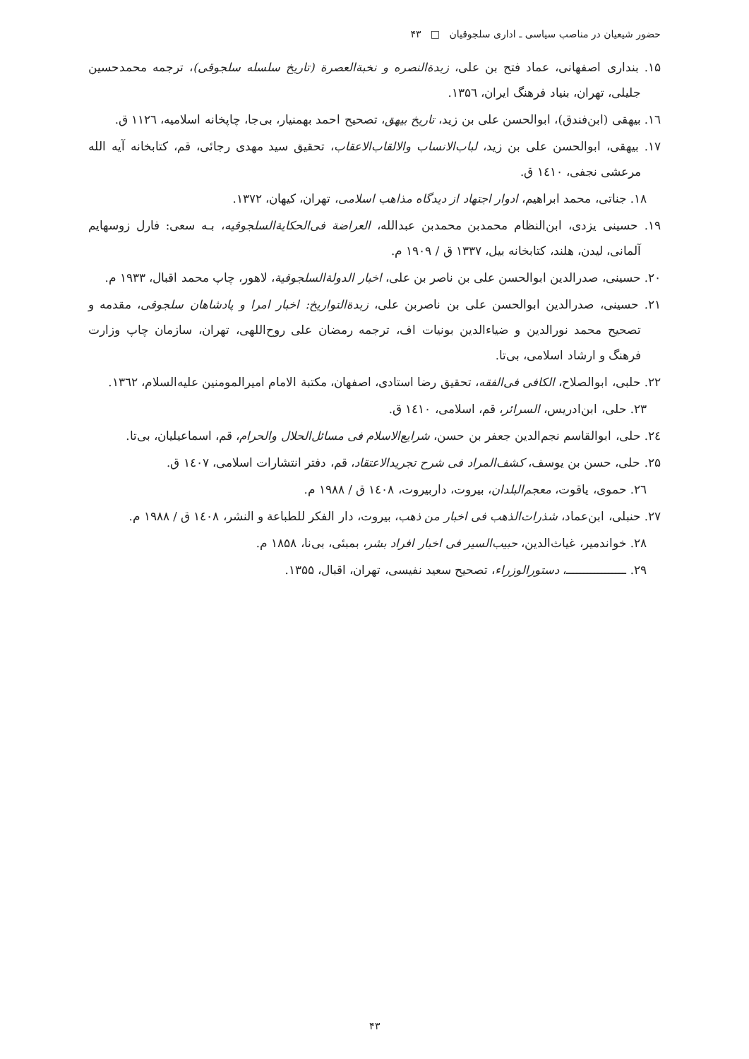حضور شیعیان در مناصب سیاسی ـ اداری سلجوقیان □ ۴۳
۱۵. بنداری اصفهانی، عماد فتح بن علی، زبدةالنصره و نخبةالعصرة (تاریخ سلسله سلجوقی)، ترجمه محمدحسین جلیلی، تهران، بنیاد فرهنگ ایران، ۱۳۵٦.
۱٦. بیهقی (ابن‌فندق)، ابوالحسن علی بن زید، تاریخ بیهق، تصحیح احمد بهمنیار، بی‌جا، چاپخانه اسلامیه، ۱۱۲٦ ق.
۱۷. بیهقی، ابوالحسن علی بن زید، لباب‌الانساب والالقاب‌الاعقاب، تحقیق سید مهدی رجائی، قم، کتابخانه آیه الله مرعشی نجفی، ۱٤۱۰ ق.
۱۸. جناتی، محمد ابراهیم، ادوار اجتهاد از دیدگاه مذاهب اسلامی، تهران، کیهان، ۱۳۷۲.
۱۹. حسینی یزدی، ابن‌النظام محمدبن محمدبن عبدالله، العراضة فی‌الحکایةالسلجوقیه، بـه سعی: فارل زوسهایم آلمانی، لیدن، هلند، کتابخانه بیل، ۱۳۳۷ ق / ۱۹۰۹ م.
۲۰. حسینی، صدرالدین ابوالحسن علی بن ناصر بن علی، اخبار الدولةالسلجوقیة، لاهور، چاپ محمد اقبال، ۱۹۳۳ م.
۲۱. حسینی، صدرالدین ابوالحسن علی بن ناصربن علی، زبدةالتواریخ: اخبار امرا و پادشاهان سلجوقی، مقدمه و تصحیح محمد نورالدین و ضیاءالدین بونیات اف، ترجمه رمضان علی روح‌اللهی، تهران، سازمان چاپ وزارت فرهنگ و ارشاد اسلامی، بی‌تا.
۲۲. حلبی، ابوالصلاح، الکافی فی‌الفقه، تحقیق رضا استادی، اصفهان، مکتبة الامام امیرالمومنین علیه‌السلام، ۱۳٦۲.
۲۳. حلی، ابن‌ادریس، السرائر، قم، اسلامی، ۱٤۱۰ ق.
۲٤. حلی، ابوالقاسم نجم‌الدین جعفر بن حسن، شرایع‌الاسلام فی مسائل‌الحلال والحرام، قم، اسماعیلیان، بی‌تا.
۲۵. حلی، حسن بن یوسف، کشف‌المراد فی شرح تجریدالاعتقاد، قم، دفتر انتشارات اسلامی، ۱٤۰۷ ق.
۲٦. حموی، یاقوت، معجم‌البلدان، بیروت، داربیروت، ۱٤۰۸ ق / ۱۹۸۸ م.
۲۷. حنبلی، ابن‌عماد، شذرات‌الذهب فی اخبار من ذهب، بیروت، دار الفکر للطباعة و النشر، ۱٤۰۸ ق / ۱۹۸۸ م.
۲۸. خواندمیر، غیاث‌الدین، حبیب‌السیر فی اخبار افراد بشر، بمبئی، بی‌نا، ۱۸۵۸ م.
۲۹. ـــــــــــــــــ، دستورالوزراء، تصحیح سعید نفیسی، تهران، اقبال، ۱۳۵۵.
۴۳